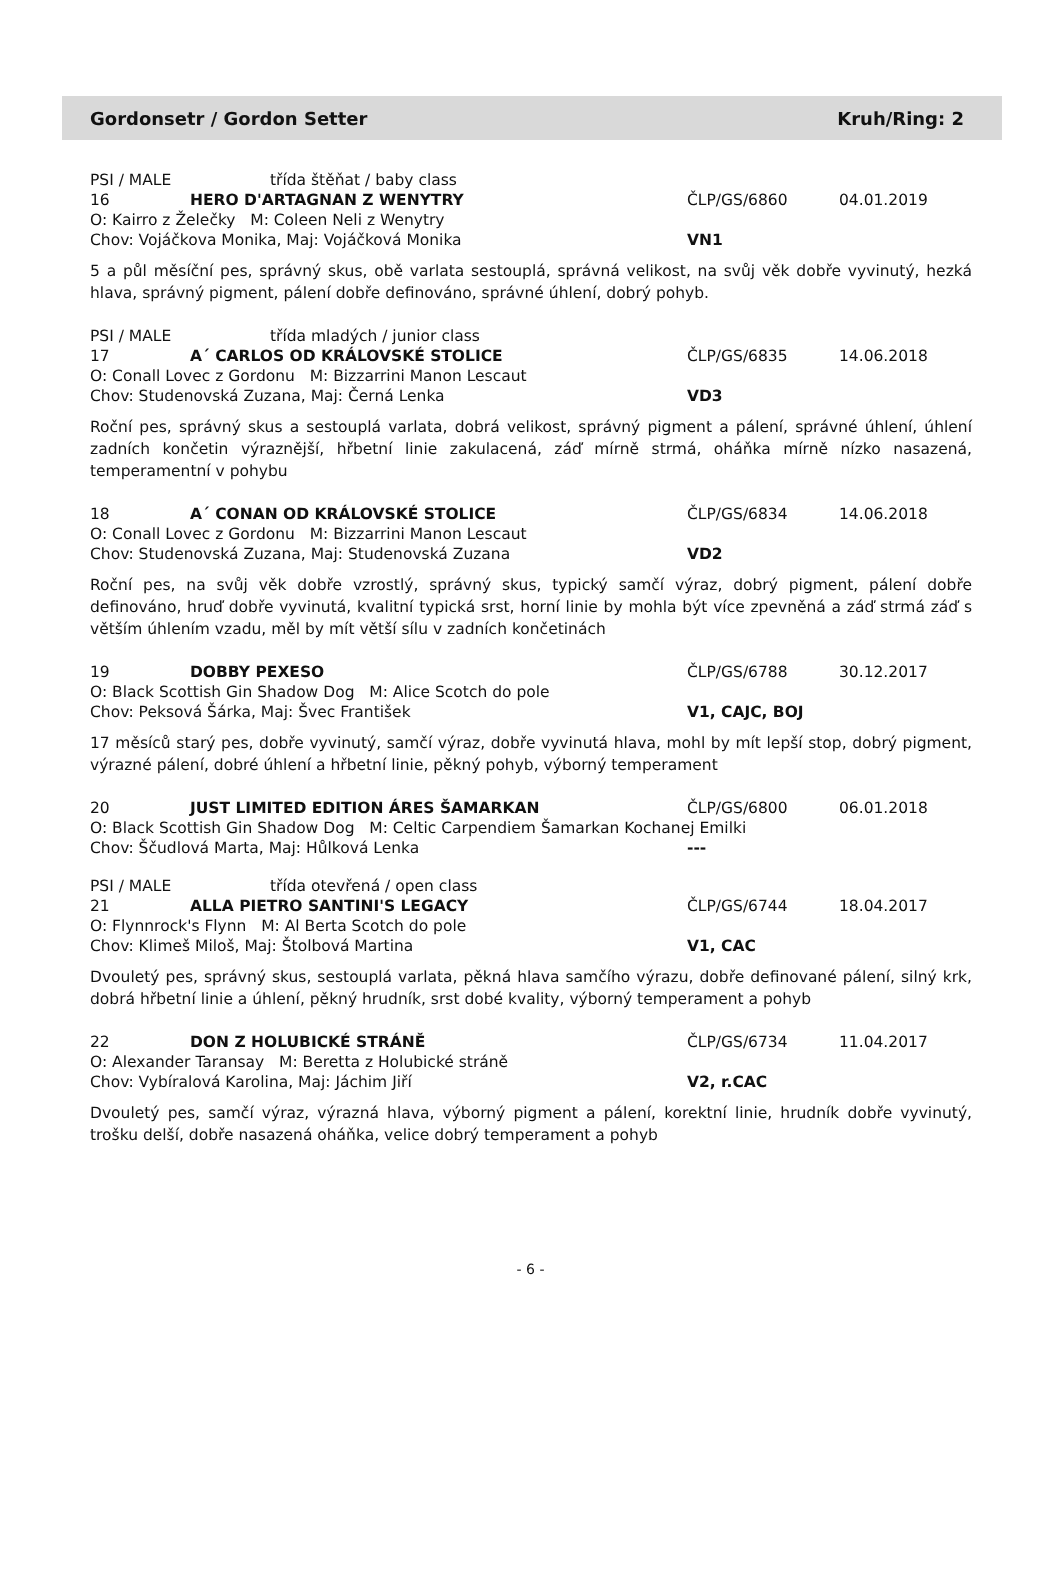Gordonsetr / Gordon Setter Kruh/Ring: 2
PSI / MALE třída štěňat / baby class
16 HERO D'ARTAGNAN Z WENYTRY ČLP/GS/6860 04.01.2019
O: Kairro z Želečky M: Coleen Neli z Wenytry
Chov: Vojáčkova Monika, Maj: Vojáčková Monika VN1
5 a půl měsíční pes, správný skus, obě varlata sestouplá, správná velikost, na svůj věk dobře vyvinutý, hezká hlava, správný pigment, pálení dobře definováno, správné úhlení, dobrý pohyb.
PSI / MALE třída mladých / junior class
17 A´ CARLOS OD KRÁLOVSKÉ STOLICE ČLP/GS/6835 14.06.2018
O: Conall Lovec z Gordonu M: Bizzarrini Manon Lescaut
Chov: Studenovská Zuzana, Maj: Černá Lenka VD3
Roční pes, správný skus a sestouplá varlata, dobrá velikost, správný pigment a pálení, správné úhlení, úhlení zadních končetin výraznější, hřbetní linie zakulacená, záď mírně strmá, oháňka mírně nízko nasazená, temperamentní v pohybu
18 A´ CONAN OD KRÁLOVSKÉ STOLICE ČLP/GS/6834 14.06.2018
O: Conall Lovec z Gordonu M: Bizzarrini Manon Lescaut
Chov: Studenovská Zuzana, Maj: Studenovská Zuzana VD2
Roční pes, na svůj věk dobře vzrostlý, správný skus, typický samčí výraz, dobrý pigment, pálení dobře definováno, hruď dobře vyvinutá, kvalitní typická srst, horní linie by mohla být více zpevněná a záď strmá záď s větším úhlením vzadu, měl by mít větší sílu v zadních končetinách
19 DOBBY PEXESO ČLP/GS/6788 30.12.2017
O: Black Scottish Gin Shadow Dog M: Alice Scotch do pole
Chov: Peksová Šárka, Maj: Švec František V1, CAJC, BOJ
17 měsíců starý pes, dobře vyvinutý, samčí výraz, dobře vyvinutá hlava, mohl by mít lepší stop, dobrý pigment, výrazné pálení, dobré úhlení a hřbetní linie, pěkný pohyb, výborný temperament
20 JUST LIMITED EDITION ÁRES ŠAMARKAN ČLP/GS/6800 06.01.2018
O: Black Scottish Gin Shadow Dog M: Celtic Carpendiem Šamarkan Kochanej Emilki
Chov: Ščudlová Marta, Maj: Hůlková Lenka ---
PSI / MALE třída otevřená / open class
21 ALLA PIETRO SANTINI'S LEGACY ČLP/GS/6744 18.04.2017
O: Flynnrock's Flynn M: Al Berta Scotch do pole
Chov: Klimeš Miloš, Maj: Štolbová Martina V1, CAC
Dvouletý pes, správný skus, sestouplá varlata, pěkná hlava samčího výrazu, dobře definované pálení, silný krk, dobrá hřbetní linie a úhlení, pěkný hrudník, srst dobé kvality, výborný temperament a pohyb
22 DON Z HOLUBICKÉ STRÁNĚ ČLP/GS/6734 11.04.2017
O: Alexander Taransay M: Beretta z Holubické stráně
Chov: Vybíralová Karolina, Maj: Jáchim Jiří V2, r.CAC
Dvouletý pes, samčí výraz, výrazná hlava, výborný pigment a pálení, korektní linie, hrudník dobře vyvinutý, trošku delší, dobře nasazená oháňka, velice dobrý temperament a pohyb
- 6 -